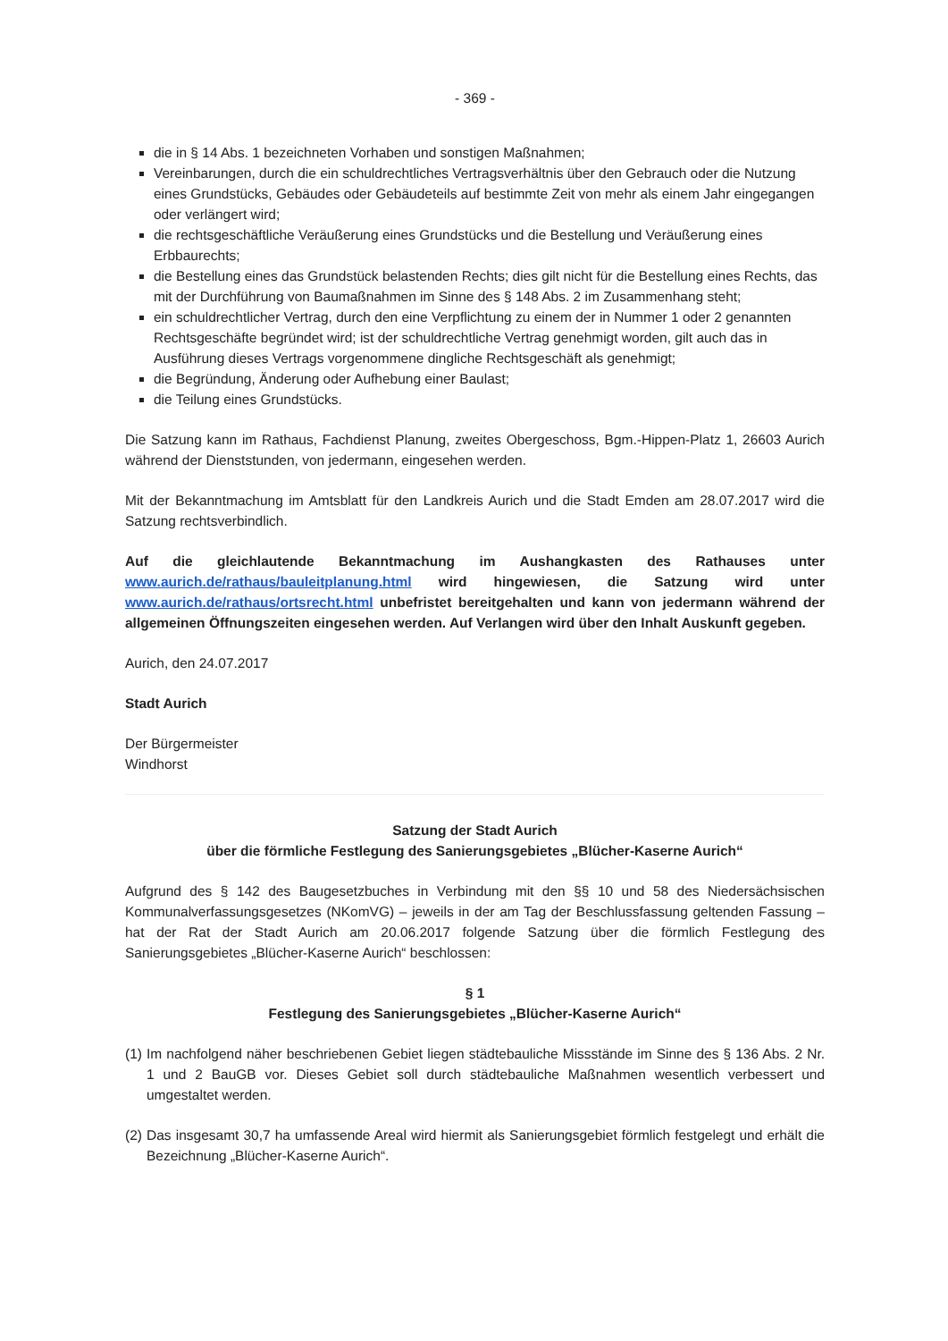- 369 -
die in § 14 Abs. 1 bezeichneten Vorhaben und sonstigen Maßnahmen;
Vereinbarungen, durch die ein schuldrechtliches Vertragsverhältnis über den Gebrauch oder die Nutzung eines Grundstücks, Gebäudes oder Gebäudeteils auf bestimmte Zeit von mehr als einem Jahr eingegangen oder verlängert wird;
die rechtsgeschäftliche Veräußerung eines Grundstücks und die Bestellung und Veräußerung eines Erbbaurechts;
die Bestellung eines das Grundstück belastenden Rechts; dies gilt nicht für die Bestellung eines Rechts, das mit der Durchführung von Baumaßnahmen im Sinne des § 148 Abs. 2 im Zusammenhang steht;
ein schuldrechtlicher Vertrag, durch den eine Verpflichtung zu einem der in Nummer 1 oder 2 genannten Rechtsgeschäfte begründet wird; ist der schuldrechtliche Vertrag genehmigt worden, gilt auch das in Ausführung dieses Vertrags vorgenommene dingliche Rechtsgeschäft als genehmigt;
die Begründung, Änderung oder Aufhebung einer Baulast;
die Teilung eines Grundstücks.
Die Satzung kann im Rathaus, Fachdienst Planung, zweites Obergeschoss, Bgm.-Hippen-Platz 1, 26603 Aurich während der Dienststunden, von jedermann, eingesehen werden.
Mit der Bekanntmachung im Amtsblatt für den Landkreis Aurich und die Stadt Emden am 28.07.2017 wird die Satzung rechtsverbindlich.
Auf die gleichlautende Bekanntmachung im Aushangkasten des Rathauses unter www.aurich.de/rathaus/bauleitplanung.html wird hingewiesen, die Satzung wird unter www.aurich.de/rathaus/ortsrecht.html unbefristet bereitgehalten und kann von jedermann während der allgemeinen Öffnungszeiten eingesehen werden. Auf Verlangen wird über den Inhalt Auskunft gegeben.
Aurich, den 24.07.2017
Stadt Aurich
Der Bürgermeister
Windhorst
Satzung der Stadt Aurich
über die förmliche Festlegung des Sanierungsgebietes „Blücher-Kaserne Aurich“
Aufgrund des § 142 des Baugesetzbuches in Verbindung mit den §§ 10 und 58 des Niedersächsischen Kommunalverfassungsgesetzes (NKomVG) – jeweils in der am Tag der Beschlussfassung geltenden Fassung – hat der Rat der Stadt Aurich am 20.06.2017 folgende Satzung über die förmlich Festlegung des Sanierungsgebietes „Blücher-Kaserne Aurich“ beschlossen:
§ 1
Festlegung des Sanierungsgebietes „Blücher-Kaserne Aurich“
(1) Im nachfolgend näher beschriebenen Gebiet liegen städtebauliche Missstände im Sinne des § 136 Abs. 2 Nr. 1 und 2 BauGB vor. Dieses Gebiet soll durch städtebauliche Maßnahmen wesentlich verbessert und umgestaltet werden.
(2) Das insgesamt 30,7 ha umfassende Areal wird hiermit als Sanierungsgebiet förmlich festgelegt und erhält die Bezeichnung „Blücher-Kaserne Aurich“.